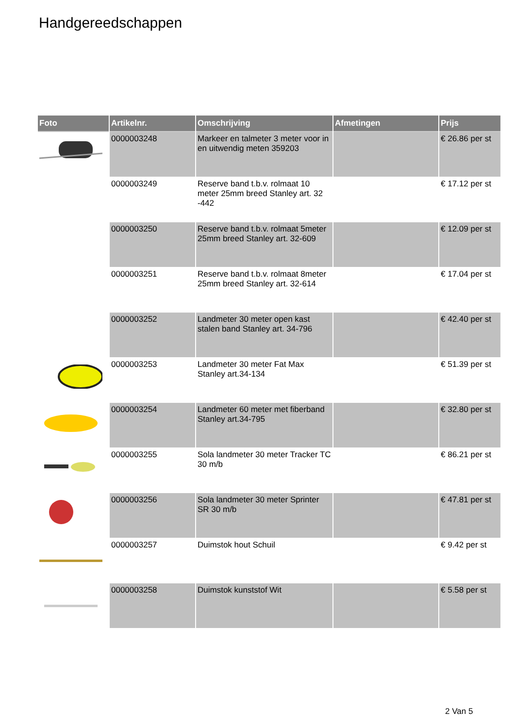Handgereedschappen
| Foto | Artikelnr. | Omschrijving | Afmetingen | Prijs |
| --- | --- | --- | --- | --- |
| | 0000003248 | Markeer en talmeter 3 meter voor in en uitwendig meten 359203 | | € 26.86 per st |
| | 0000003249 | Reserve band t.b.v. rolmaat 10 meter 25mm breed Stanley art. 32 -442 | | € 17.12 per st |
| | 0000003250 | Reserve band t.b.v. rolmaat 5meter 25mm breed Stanley art. 32-609 | | € 12.09 per st |
| | 0000003251 | Reserve band t.b.v. rolmaat 8meter 25mm breed Stanley art. 32-614 | | € 17.04 per st |
| | 0000003252 | Landmeter 30 meter open kast stalen band Stanley art. 34-796 | | € 42.40 per st |
| | 0000003253 | Landmeter 30 meter Fat Max Stanley art.34-134 | | € 51.39 per st |
| | 0000003254 | Landmeter 60 meter met fiberband Stanley art.34-795 | | € 32.80 per st |
| | 0000003255 | Sola landmeter 30 meter Tracker TC 30 m/b | | € 86.21 per st |
| | 0000003256 | Sola landmeter 30 meter Sprinter SR 30 m/b | | € 47.81 per st |
| | 0000003257 | Duimstok hout Schuil | | € 9.42 per st |
| | 0000003258 | Duimstok kunststof Wit | | € 5.58 per st |
2 Van 5